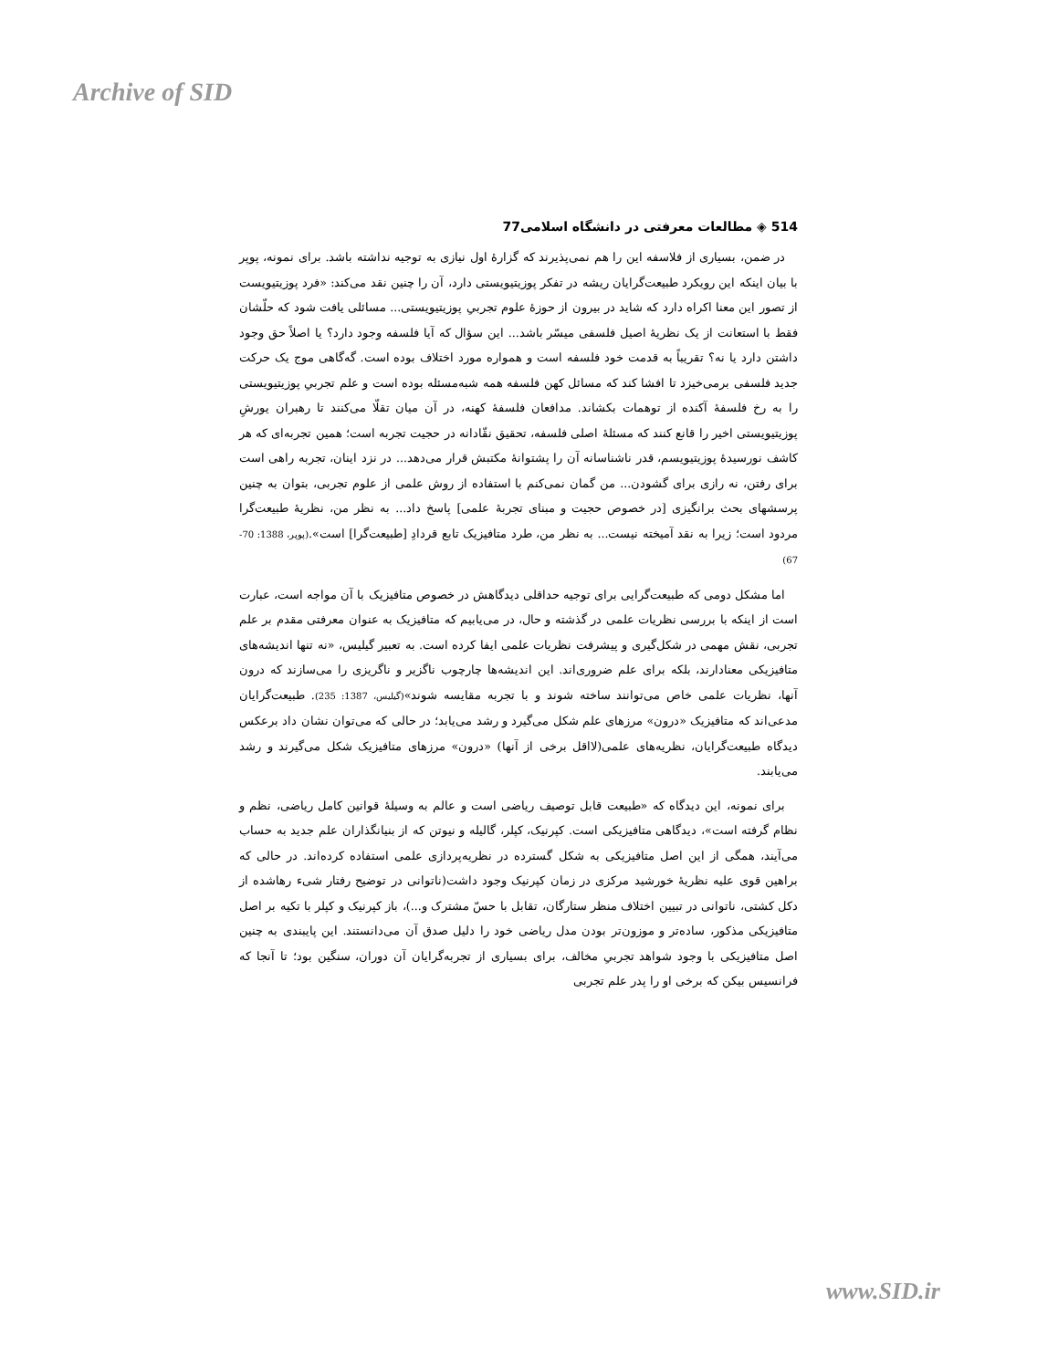Archive of SID
514 ◈ مطالعات معرفتی در دانشگاه اسلامی77
در ضمن، بسیاری از فلاسفه این را هم نمی‌پذیرند که گزارهٔ اول نیازی به توجیه نداشته باشد. برای نمونه، پوپر با بیان اینکه این رویکرد طبیعت‌گرایان ریشه در تفکر پوزیتیویستی دارد، آن را چنین نقد می‌کند: «فرد پوزیتیویست از تصور این معنا اکراه دارد که شاید در بیرون از حوزهٔ علوم تجربیِ پوزیتیویستی... مسائلی یافت شود که حلّشان فقط با استعانت از یک نظریهٔ اصیل فلسفی میسّر باشد... این سؤال که آیا فلسفه وجود دارد؟ یا اصلاً حق وجود داشتن دارد یا نه؟ تقریباً به قدمت خود فلسفه است و همواره مورد اختلاف بوده است. گه‌گاهی موج یک حرکت جدید فلسفی برمی‌خیزد تا افشا کند که مسائل کهن فلسفه همه شبه‌مسئله بوده است و علم تجربیِ پوزیتیویستی را به رخ فلسفهٔ آکنده از توهمات بکشاند. مدافعان فلسفهٔ کهنه، در آن میان تقلّا می‌کنند تا رهبران یورشِ پوزیتیویستی اخیر را قانع کنند که مسئلهٔ اصلی فلسفه، تحقیق نقّادانه در حجیت تجربه است؛ همین تجربه‌ای که هر کاشف نورسیدهٔ پوزیتیویسم، قدر ناشناسانه آن را پشتوانهٔ مکتبش قرار می‌دهد... در نزد اینان، تجربه راهی است برای رفتن، نه رازی برای گشودن... من گمان نمی‌کنم با استفاده از روش علمی از علوم تجربی، بتوان به چنین پرسشهای بحث برانگیزی [در خصوص حجیت و مبنای تجربهٔ علمی] پاسخ داد... به نظر من، نظریهٔ طبیعت‌گرا مردود است؛ زیرا به نقد آمیخته نیست... به نظر من، طرد متافیزیک تابع قردادِ [طبیعت‌گرا] است».(پوپر، 1388: 70-67)
اما مشکل دومی که طبیعت‌گرایی برای توجیه حداقلی دیدگاهش در خصوص متافیزیک با آن مواجه است، عبارت است از اینکه با بررسی نظریات علمی در گذشته و حال، در می‌یابیم که متافیزیک به عنوان معرفتی مقدم بر علم تجربی، نقش مهمی در شکل‌گیری و پیشرفت نظریات علمی ایفا کرده است. به تعبیر گیلیس، «نه تنها اندیشه‌های متافیزیکی معنادارند، بلکه برای علم ضروری‌اند. این اندیشه‌ها چارچوب ناگزیر و ناگریزی را می‌سازند که درون آنها، نظریات علمی خاص می‌توانند ساخته شوند و با تجربه مقایسه شوند»(گیلیس، 1387: 235). طبیعت‌گرایان مدعی‌اند که متافیزیک «درون» مرزهای علم شکل می‌گیرد و رشد می‌یابد؛ در حالی که می‌توان نشان داد برعکس دیدگاه طبیعت‌گرایان، نظریه‌های علمی(لااقل برخی از آنها) «درون» مرزهای متافیزیک شکل می‌گیرند و رشد می‌یابند.
برای نمونه، این دیدگاه که «طبیعت قابل توصیف ریاضی است و عالم به وسیلهٔ قوانین کامل ریاضی، نظم و نظام گرفته است»، دیدگاهی متافیزیکی است. کپرنیک، کپلر، گالیله و نیوتن که از بنیانگذاران علم جدید به حساب می‌آیند، همگی از این اصل متافیزیکی به شکل گسترده در نظریه‌پردازی علمی استفاده کرده‌اند. در حالی که براهین قوی علیه نظریهٔ خورشید مرکزی در زمان کپرنیک وجود داشت(ناتوانی در توضیح رفتار شیء رهاشده از دکل کشتی، ناتوانی در تبیین اختلاف منظر ستارگان، تقابل با حسّ مشترک و...)، باز کپرنیک و کپلر با تکیه بر اصل متافیزیکی مذکور، ساده‌تر و موزون‌تر بودن مدل ریاضی خود را دلیل صدق آن می‌دانستند. این پایبندی به چنین اصل متافیزیکی با وجود شواهد تجربیِ مخالف، برای بسیاری از تجربه‌گرایان آن دوران، سنگین بود؛ تا آنجا که فرانسیس بیکن که برخی او را پدر علم تجربی
www.SID.ir